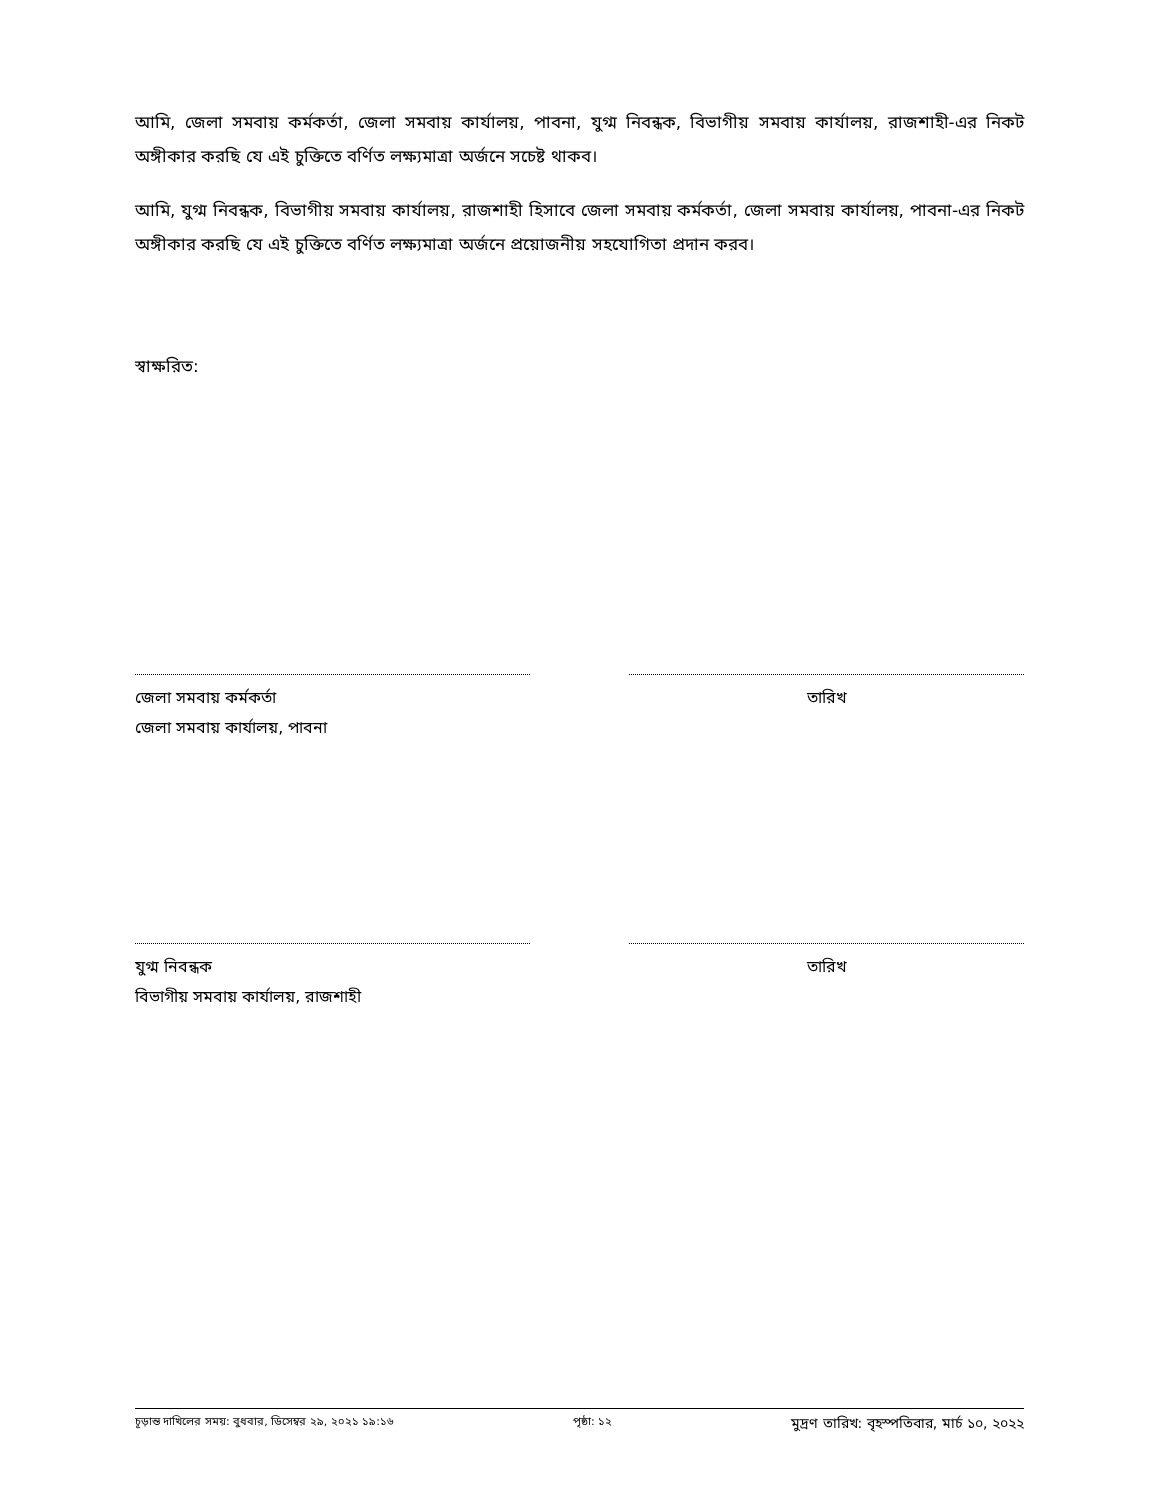আমি, জেলা সমবায় কর্মকর্তা, জেলা সমবায় কার্যালয়, পাবনা, যুগ্ম নিবন্ধক, বিভাগীয় সমবায় কার্যালয়, রাজশাহী-এর নিকট অঙ্গীকার করছি যে এই চুক্তিতে বর্ণিত লক্ষ্যমাত্রা অর্জনে সচেষ্ট থাকব।
আমি, যুগ্ম নিবন্ধক, বিভাগীয় সমবায় কার্যালয়, রাজশাহী হিসাবে জেলা সমবায় কর্মকর্তা, জেলা সমবায় কার্যালয়, পাবনা-এর নিকট অঙ্গীকার করছি যে এই চুক্তিতে বর্ণিত লক্ষ্যমাত্রা অর্জনে প্রয়োজনীয় সহযোগিতা প্রদান করব।
স্বাক্ষরিত:
জেলা সমবায় কর্মকর্তা
জেলা সমবায় কার্যালয়, পাবনা
তারিখ
যুগ্ম নিবন্ধক
বিভাগীয় সমবায় কার্যালয়, রাজশাহী
তারিখ
চূড়ান্ত দাখিলের সময়: বুধবার, ডিসেম্বর ২৯, ২০২১ ১৯:১৬ পৃষ্ঠা: ১২ মুদ্রণ তারিখ: বৃহস্পতিবার, মার্চ ১০, ২০২২